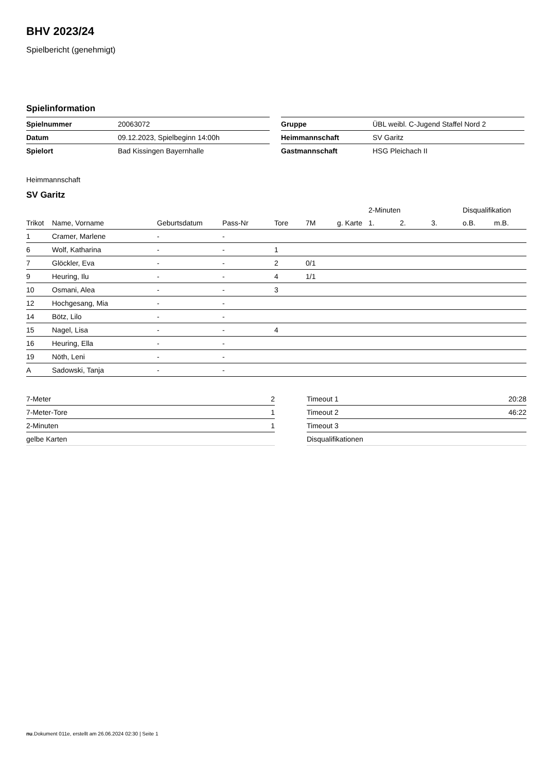BHV 2023/24
Spielbericht (genehmigt)
Spielinformation
| Spielnummer | 20063072 |
| Datum | 09.12.2023, Spielbeginn 14:00h |
| Spielort | Bad Kissingen Bayernhalle |
| Gruppe | ÜBL weibl. C-Jugend Staffel Nord 2 |
| Heimmannschaft | SV Garitz |
| Gastmannschaft | HSG Pleichach II |
Heimmannschaft
SV Garitz
| | | | | | | | 2-Minuten | | | Disqualifikation | |
| --- | --- | --- | --- | --- | --- | --- | --- | --- | --- | --- | --- |
| Trikot | Name, Vorname | Geburtsdatum | Pass-Nr | Tore | 7M | g. Karte | 1. | 2. | 3. | o.B. | m.B. |
| 1 | Cramer, Marlene | - | - | | | | | | | | |
| 6 | Wolf, Katharina | - | - | 1 | | | | | | | |
| 7 | Glöckler, Eva | - | - | 2 | 0/1 | | | | | | |
| 9 | Heuring, Ilu | - | - | 4 | 1/1 | | | | | | |
| 10 | Osmani, Alea | - | - | 3 | | | | | | | |
| 12 | Hochgesang, Mia | - | - | | | | | | | | |
| 14 | Bötz, Lilo | - | - | | | | | | | | |
| 15 | Nagel, Lisa | - | - | 4 | | | | | | | |
| 16 | Heuring, Ella | - | - | | | | | | | | |
| 19 | Nöth, Leni | - | - | | | | | | | | |
| A | Sadowski, Tanja | - | - | | | | | | | | |
| 7-Meter | 2 |
| 7-Meter-Tore | 1 |
| 2-Minuten | 1 |
| gelbe Karten | |
| Timeout 1 | 20:28 |
| Timeout 2 | 46:22 |
| Timeout 3 | |
| Disqualifikationen | |
nu.Dokument 011e, erstellt am 26.06.2024 02:30 | Seite 1